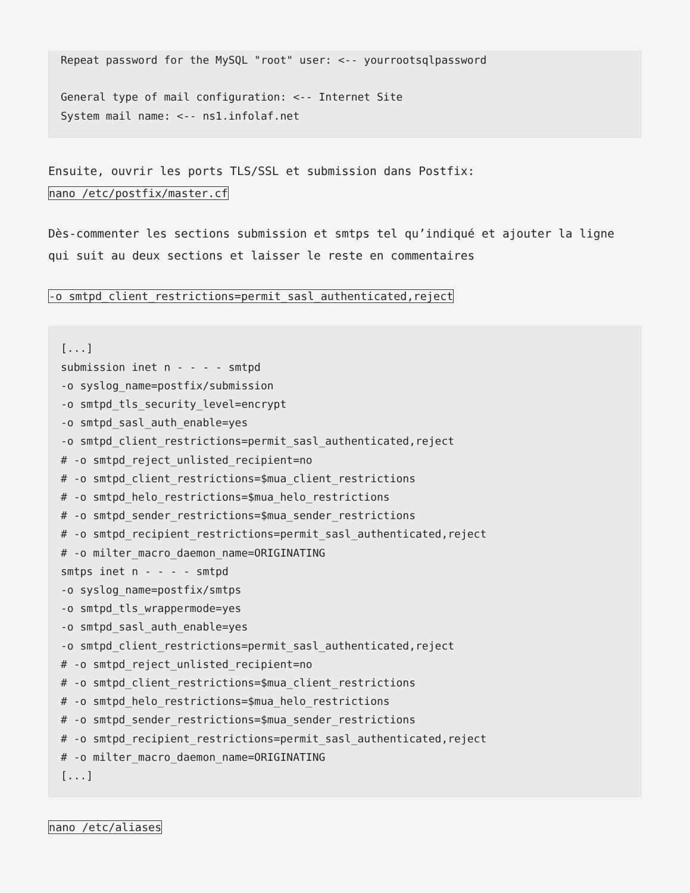Repeat password for the MySQL "root" user: <-- yourrootsqlpassword

General type of mail configuration: <-- Internet Site
System mail name: <-- ns1.infolaf.net
Ensuite, ouvrir les ports TLS/SSL et submission dans Postfix:
nano /etc/postfix/master.cf
Dès-commenter les sections submission et smtps tel qu’indiqué et ajouter la ligne qui suit au deux sections et laisser le reste en commentaires
-o smtpd_client_restrictions=permit_sasl_authenticated,reject
[...]
submission inet n - - - - smtpd
-o syslog_name=postfix/submission
-o smtpd_tls_security_level=encrypt
-o smtpd_sasl_auth_enable=yes
-o smtpd_client_restrictions=permit_sasl_authenticated,reject
# -o smtpd_reject_unlisted_recipient=no
# -o smtpd_client_restrictions=$mua_client_restrictions
# -o smtpd_helo_restrictions=$mua_helo_restrictions
# -o smtpd_sender_restrictions=$mua_sender_restrictions
# -o smtpd_recipient_restrictions=permit_sasl_authenticated,reject
# -o milter_macro_daemon_name=ORIGINATING
smtps inet n - - - - smtpd
-o syslog_name=postfix/smtps
-o smtpd_tls_wrappermode=yes
-o smtpd_sasl_auth_enable=yes
-o smtpd_client_restrictions=permit_sasl_authenticated,reject
# -o smtpd_reject_unlisted_recipient=no
# -o smtpd_client_restrictions=$mua_client_restrictions
# -o smtpd_helo_restrictions=$mua_helo_restrictions
# -o smtpd_sender_restrictions=$mua_sender_restrictions
# -o smtpd_recipient_restrictions=permit_sasl_authenticated,reject
# -o milter_macro_daemon_name=ORIGINATING
[...]
nano /etc/aliases